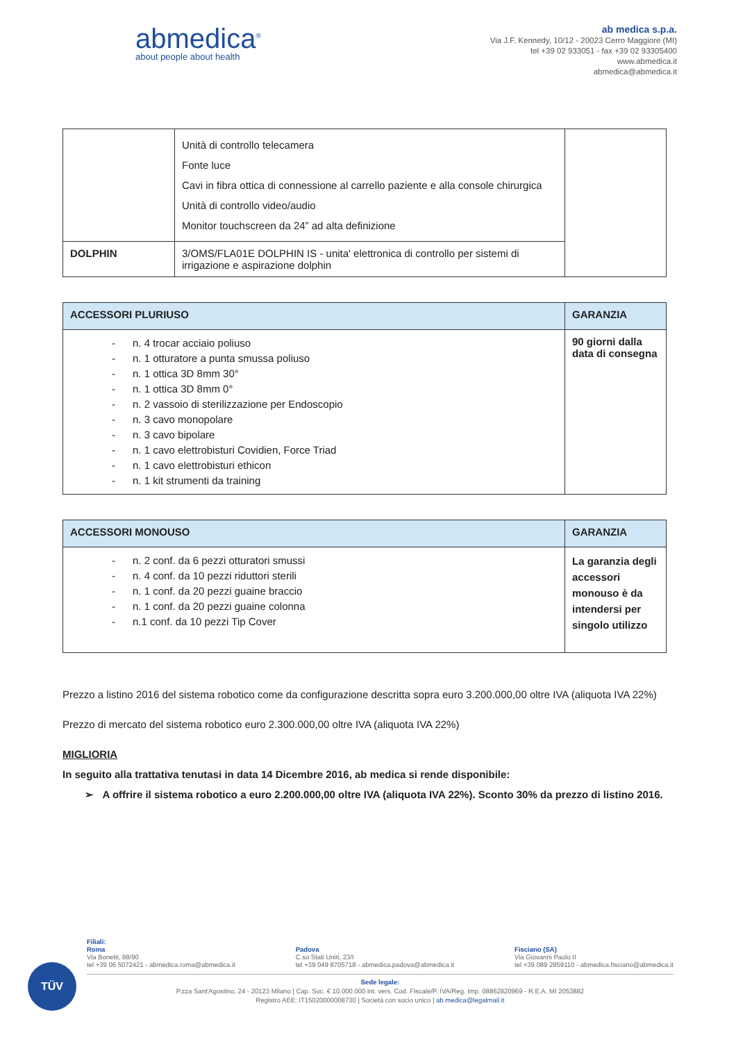abmedica<sup>®</sup>
about people about health
ab medica s.p.a.
Via J.F. Kennedy, 10/12 - 20023 Cerro Maggiore (MI)
tel +39 02 933051 - fax +39 02 93305400
www.abmedica.it
abmedica@abmedica.it
| | Unità di controllo telecamera Fonte luce Cavi in fibra ottica di connessione al carrello paziente e alla console chirurgica Unità di controllo video/audio Monitor touchscreen da 24” ad alta definizione | |
| DOLPHIN | 3/OMS/FLA01E DOLPHIN IS - unita' elettronica di controllo per sistemi di irrigazione e aspirazione dolphin | |
| ACCESSORI PLURIUSO | GARANZIA |
| --- | --- |
| - n. 4 trocar acciaio poliuso - n. 1 otturatore a punta smussa poliuso - n. 1 ottica 3D 8mm 30° - n. 1 ottica 3D 8mm 0° - n. 2 vassoio di sterilizzazione per Endoscopio - n. 3 cavo monopolare - n. 3 cavo bipolare - n. 1 cavo elettrobisturi Covidien, Force Triad - n. 1 cavo elettrobisturi ethicon - n. 1 kit strumenti da training | 90 giorni dalla data di consegna |
| ACCESSORI MONOUSO | GARANZIA |
| --- | --- |
| - n. 2 conf. da 6 pezzi otturatori smussi - n. 4 conf. da 10 pezzi riduttori sterili - n. 1 conf. da 20 pezzi guaine braccio - n. 1 conf. da 20 pezzi guaine colonna - n.1 conf. da 10 pezzi Tip Cover | La garanzia degli accessori monouso è da intendersi per singolo utilizzo |
Prezzo a listino 2016 del sistema robotico come da configurazione descritta sopra euro 3.200.000,00 oltre IVA (aliquota IVA 22%)
Prezzo di mercato del sistema robotico euro 2.300.000,00 oltre IVA (aliquota IVA 22%)
MIGLIORIA
In seguito alla trattativa tenutasi in data 14 Dicembre 2016, ab medica si rende disponibile:
➢ A offrire il sistema robotico a euro 2.200.000,00 oltre IVA (aliquota IVA 22%). Sconto 30% da prezzo di listino 2016.
TÜV
Filiali:
Roma
Via Bonetti, 88/90
tel +39 06 5072421 - abmedica.roma@abmedica.it
Padova
C.so Stati Uniti, 23/I
tel +39 049 8705718 - abmedica.padova@abmedica.it
Fisciano (SA)
Via Giovanni Paolo II
tel +39 089 2859110 - abmedica.fisciano@abmedica.it
Sede legale:
P.zza Sant'Agostino, 24 - 20123 Milano | Cap. Soc. € 10.000.000 int. vers. Cod. Fiscale/P. IVA/Reg. Imp. 08862820969 - R.E.A. MI 2053882
Registro AEE: IT15020000008730 | Società con socio unico | ab.medica@legalmail.it